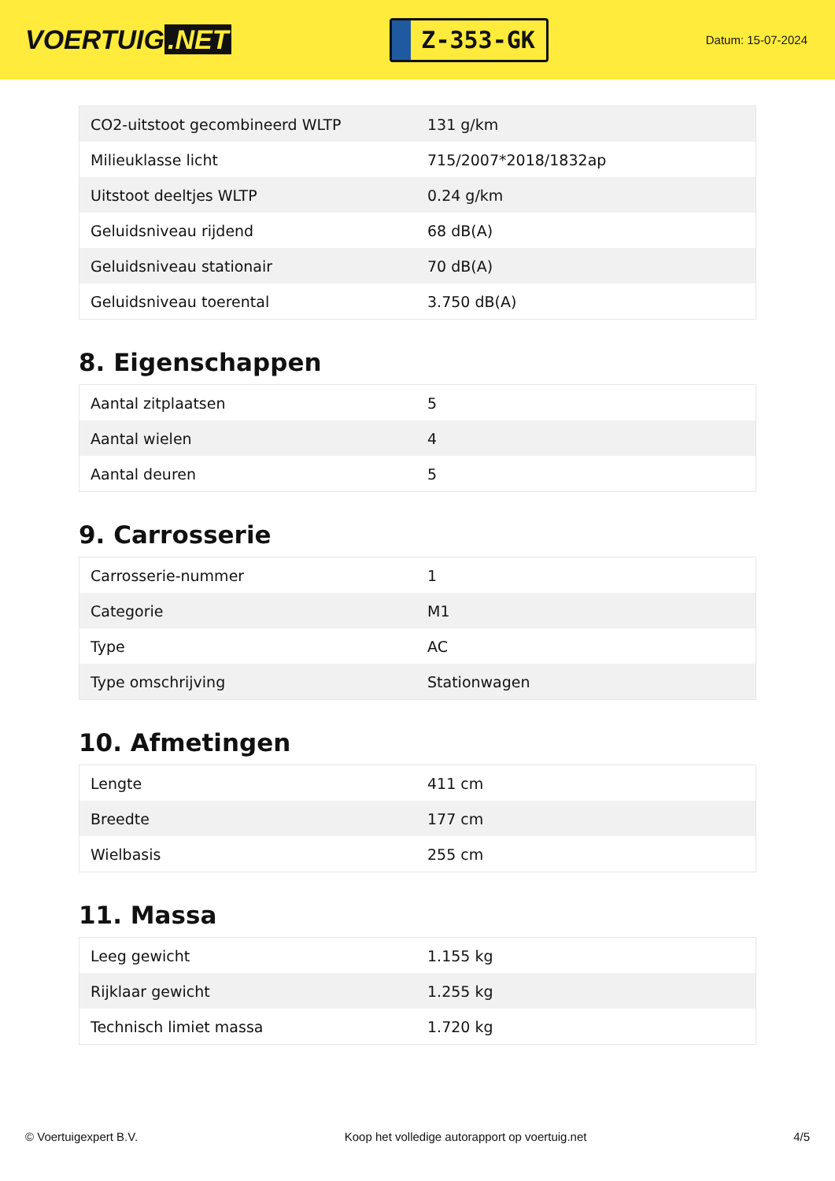VOERTUIG.NET
Z-353-GK
Datum: 15-07-2024
| CO2-uitstoot gecombineerd WLTP | 131 g/km |
| Milieuklasse licht | 715/2007*2018/1832ap |
| Uitstoot deeltjes WLTP | 0.24 g/km |
| Geluidsniveau rijdend | 68 dB(A) |
| Geluidsniveau stationair | 70 dB(A) |
| Geluidsniveau toerental | 3.750 dB(A) |
8. Eigenschappen
| Aantal zitplaatsen | 5 |
| Aantal wielen | 4 |
| Aantal deuren | 5 |
9. Carrosserie
| Carrosserie-nummer | 1 |
| Categorie | M1 |
| Type | AC |
| Type omschrijving | Stationwagen |
10. Afmetingen
| Lengte | 411 cm |
| Breedte | 177 cm |
| Wielbasis | 255 cm |
11. Massa
| Leeg gewicht | 1.155 kg |
| Rijklaar gewicht | 1.255 kg |
| Technisch limiet massa | 1.720 kg |
© Voertuigexpert B.V. Koop het volledige autorapport op voertuig.net 4/5